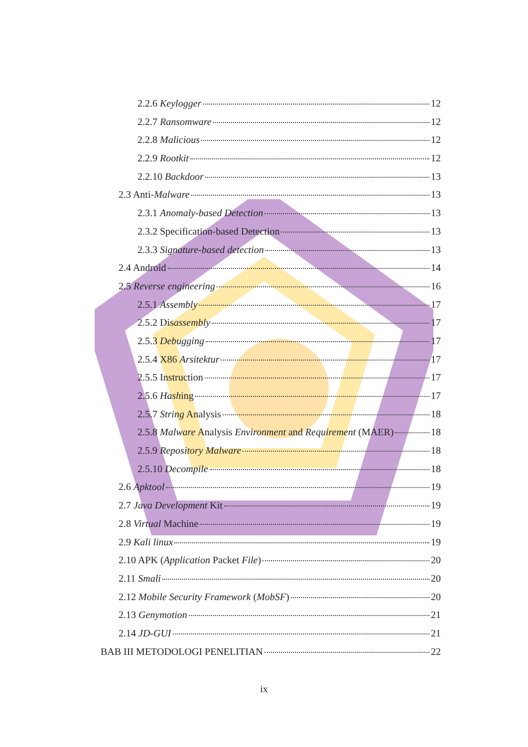2.2.6 Keylogger 12
2.2.7 Ransomware 12
2.2.8 Malicious 12
2.2.9 Rootkit 12
2.2.10 Backdoor 13
2.3 Anti-Malware 13
2.3.1 Anomaly-based Detection 13
2.3.2 Specification-based Detection 13
2.3.3 Signature-based detection 13
2.4 Android 14
2.5 Reverse engineering 16
2.5.1 Assembly 17
2.5.2 Disassembly 17
2.5.3 Debugging 17
2.5.4 X86 Arsitektur 17
2.5.5 Instruction 17
2.5.6 Hashing 17
2.5.7 String Analysis 18
2.5.8 Malware Analysis Environment and Requirement (MAER) 18
2.5.9 Repository Malware 18
2.5.10 Decompile 18
2.6 Apktool 19
2.7 Java Development Kit 19
2.8 Virtual Machine 19
2.9 Kali linux 19
2.10 APK (Application Packet File) 20
2.11 Smali 20
2.12 Mobile Security Framework (MobSF) 20
2.13 Genymotion 21
2.14 JD-GUI 21
BAB III METODOLOGI PENELITIAN 22
ix